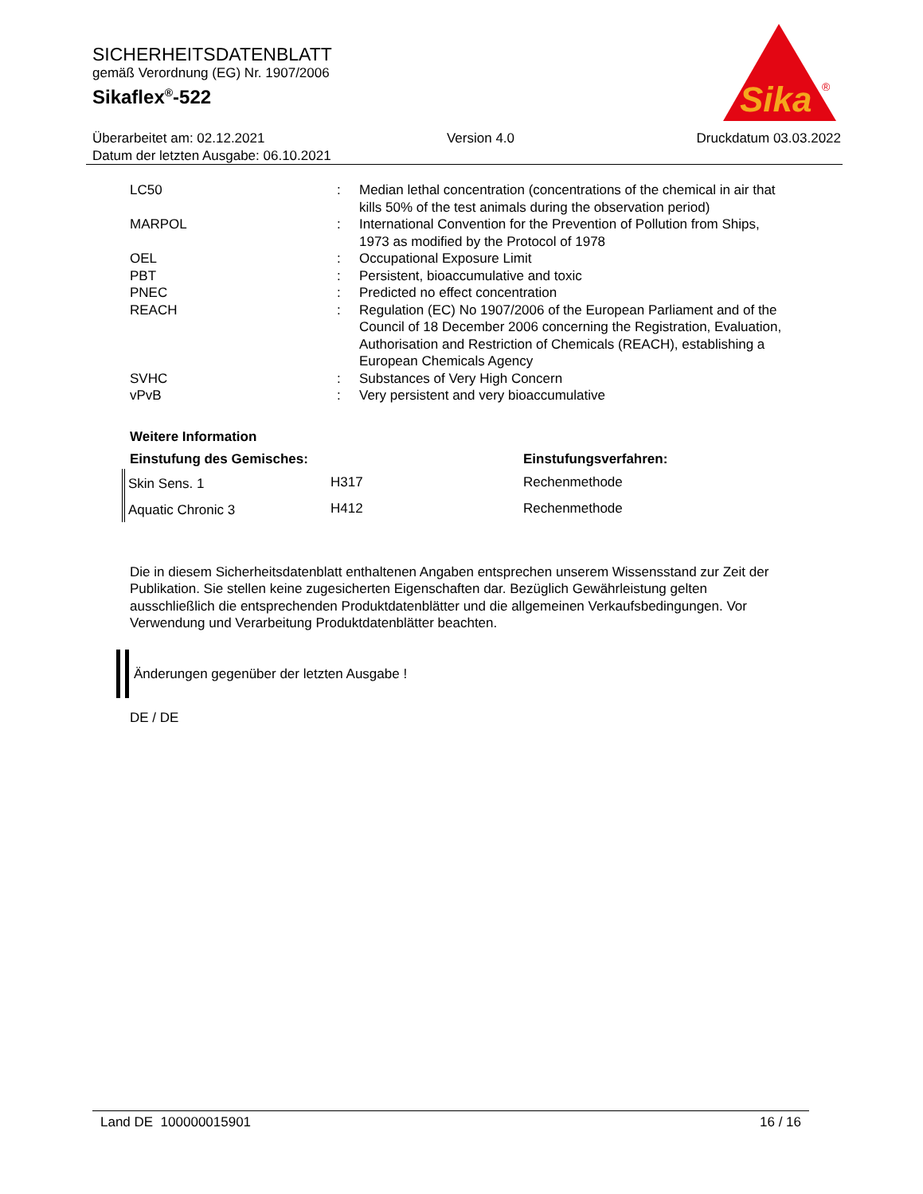SICHERHEITSDATENBLATT
gemäß Verordnung (EG) Nr. 1907/2006
Sikaflex<sup>®</sup>-522
Sika
®
Überarbeitet am: 02.12.2021 Version 4.0 Druckdatum 03.03.2022
Datum der letzten Ausgabe: 06.10.2021
| LC50 | : | Median lethal concentration (concentrations of the chemical in air that kills 50% of the test animals during the observation period) |
| MARPOL | : | International Convention for the Prevention of Pollution from Ships, 1973 as modified by the Protocol of 1978 |
| OEL | : | Occupational Exposure Limit |
| PBT | : | Persistent, bioaccumulative and toxic |
| PNEC | : | Predicted no effect concentration |
| REACH | : | Regulation (EC) No 1907/2006 of the European Parliament and of the Council of 18 December 2006 concerning the Registration, Evaluation, Authorisation and Restriction of Chemicals (REACH), establishing a European Chemicals Agency |
| SVHC | : | Substances of Very High Concern |
| vPvB | : | Very persistent and very bioaccumulative |
Weitere Information
| Einstufung des Gemisches: | | Einstufungsverfahren: |
| --- | --- | --- |
| Skin Sens. 1 | H317 | Rechenmethode |
| Aquatic Chronic 3 | H412 | Rechenmethode |
Die in diesem Sicherheitsdatenblatt enthaltenen Angaben entsprechen unserem Wissensstand zur Zeit der Publikation. Sie stellen keine zugesicherten Eigenschaften dar. Bezüglich Gewährleistung gelten ausschließlich die entsprechenden Produktdatenblätter und die allgemeinen Verkaufsbedingungen. Vor Verwendung und Verarbeitung Produktdatenblätter beachten.
Änderungen gegenüber der letzten Ausgabe !
DE / DE
Land DE 100000015901 16 / 16